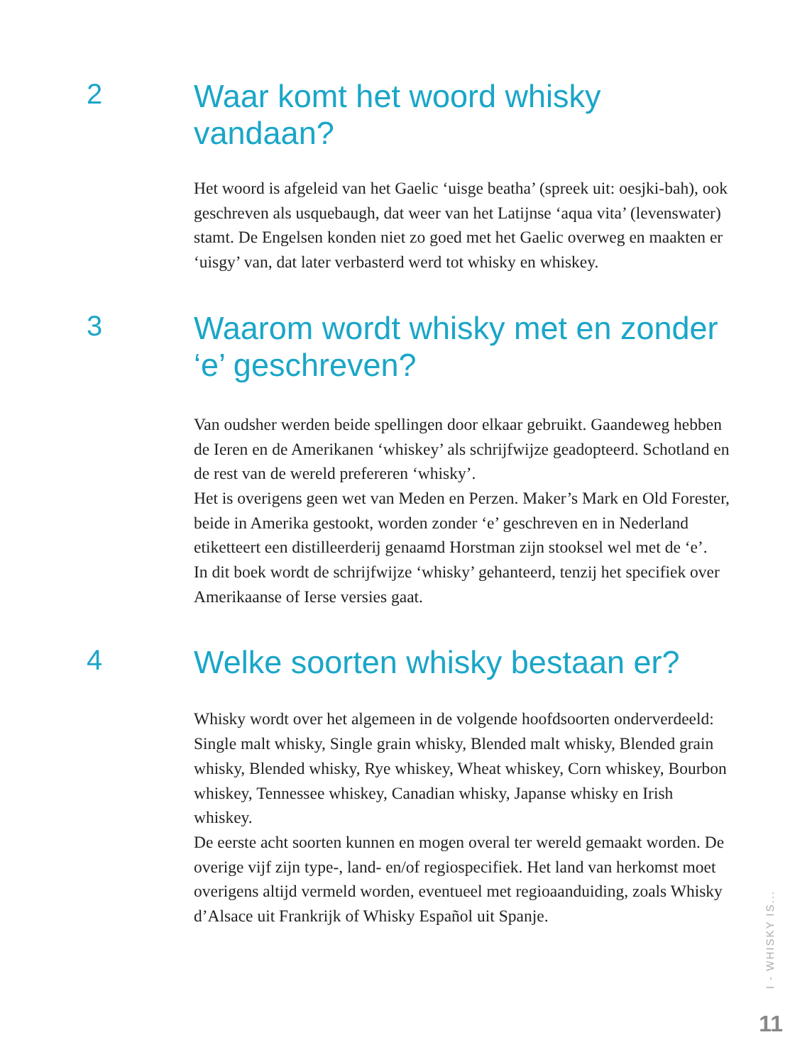2
Waar komt het woord whisky vandaan?
Het woord is afgeleid van het Gaelic ‘uisge beatha’ (spreek uit: oesjki-bah), ook geschreven als usquebaugh, dat weer van het Latijnse ‘aqua vita’ (levenswater) stamt. De Engelsen konden niet zo goed met het Gaelic overweg en maakten er ‘uisgy’ van, dat later verbasterd werd tot whisky en whiskey.
3
Waarom wordt whisky met en zonder ‘e’ geschreven?
Van oudsher werden beide spellingen door elkaar gebruikt. Gaandeweg hebben de Ieren en de Amerikanen ‘whiskey’ als schrijfwijze geadopteerd. Schotland en de rest van de wereld prefereren ‘whisky’.
Het is overigens geen wet van Meden en Perzen. Maker’s Mark en Old Forester, beide in Amerika gestookt, worden zonder ‘e’ geschreven en in Nederland etiketteert een distilleerderij genaamd Horstman zijn stooksel wel met de ‘e’.
In dit boek wordt de schrijfwijze ‘whisky’ gehanteerd, tenzij het specifiek over Amerikaanse of Ierse versies gaat.
4
Welke soorten whisky bestaan er?
Whisky wordt over het algemeen in de volgende hoofdsoorten onderverdeeld: Single malt whisky, Single grain whisky, Blended malt whisky, Blended grain whisky, Blended whisky, Rye whiskey, Wheat whiskey, Corn whiskey, Bourbon whiskey, Tennessee whiskey, Canadian whisky, Japanse whisky en Irish whiskey.
De eerste acht soorten kunnen en mogen overal ter wereld gemaakt worden. De overige vijf zijn type-, land- en/of regiospecifiek. Het land van herkomst moet overigens altijd vermeld worden, eventueel met regioaanduiding, zoals Whisky d’Alsace uit Frankrijk of Whisky Español uit Spanje.
I - WHISKY IS...
11